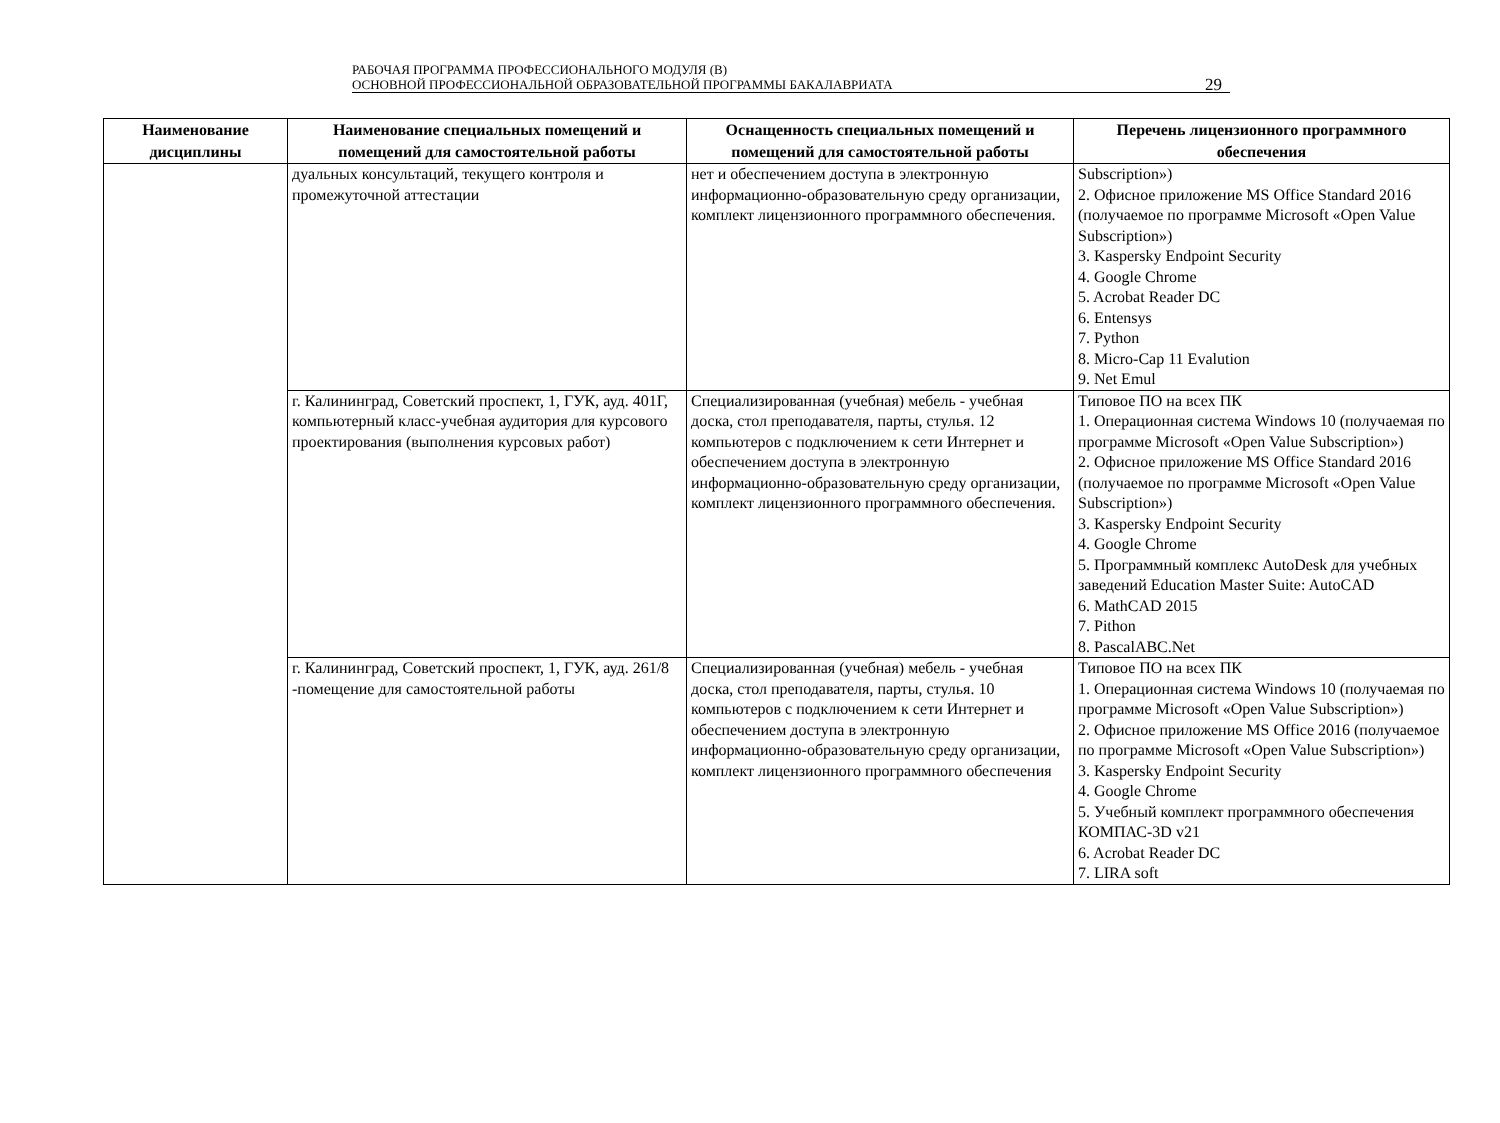РАБОЧАЯ ПРОГРАММА ПРОФЕССИОНАЛЬНОГО МОДУЛЯ (В)
ОСНОВНОЙ ПРОФЕССИОНАЛЬНОЙ ОБРАЗОВАТЕЛЬНОЙ ПРОГРАММЫ БАКАЛАВРИАТА
29
| Наименование дисциплины | Наименование специальных помещений и помещений для самостоятельной работы | Оснащенность специальных помещений и помещений для самостоятельной работы | Перечень лицензионного программного обеспечения |
| --- | --- | --- | --- |
| | дуальных консультаций, текущего контроля и промежуточной аттестации | нет и обеспечением доступа в электронную информационно-образовательную среду организации, комплект лицензионного программного обеспечения. | Subscription») 2. Офисное приложение MS Office Standard 2016 (получаемое по программе Microsoft «Open Value Subscription») 3. Kaspersky Endpoint Security 4. Google Chrome 5. Acrobat Reader DC 6. Entensys 7. Python 8. Micro-Cap 11 Evalution 9. Net Emul |
| | г. Калининград, Советский проспект, 1, ГУК, ауд. 401Г, компьютерный класс-учебная аудитория для курсового проектирования (выполнения курсовых работ) | Специализированная (учебная) мебель - учебная доска, стол преподавателя, парты, стулья. 12 компьютеров с подключением к сети Интернет и обеспечением доступа в электронную информационно-образовательную среду организации, комплект лицензионного программного обеспечения. | Типовое ПО на всех ПК 1. Операционная система Windows 10 (получаемая по программе Microsoft «Open Value Subscription») 2. Офисное приложение MS Office Standard 2016 (получаемое по программе Microsoft «Open Value Subscription») 3. Kaspersky Endpoint Security 4. Google Chrome 5. Программный комплекс AutoDesk для учебных заведений Education Master Suite: AutoCAD 6. MathCAD 2015 7. Pithon 8. PascalABC.Net |
| | г. Калининград, Советский проспект, 1, ГУК, ауд. 261/8 -помещение для самостоятельной работы | Специализированная (учебная) мебель - учебная доска, стол преподавателя, парты, стулья. 10 компьютеров с подключением к сети Интернет и обеспечением доступа в электронную информационно-образовательную среду организации, комплект лицензионного программного обеспечения | Типовое ПО на всех ПК 1. Операционная система Windows 10 (получаемая по программе Microsoft «Open Value Subscription») 2. Офисное приложение MS Office 2016 (получаемое по программе Microsoft «Open Value Subscription») 3. Kaspersky Endpoint Security 4. Google Chrome 5. Учебный комплект программного обеспечения КОМПАС-3D v21 6. Acrobat Reader DC 7. LIRA soft |